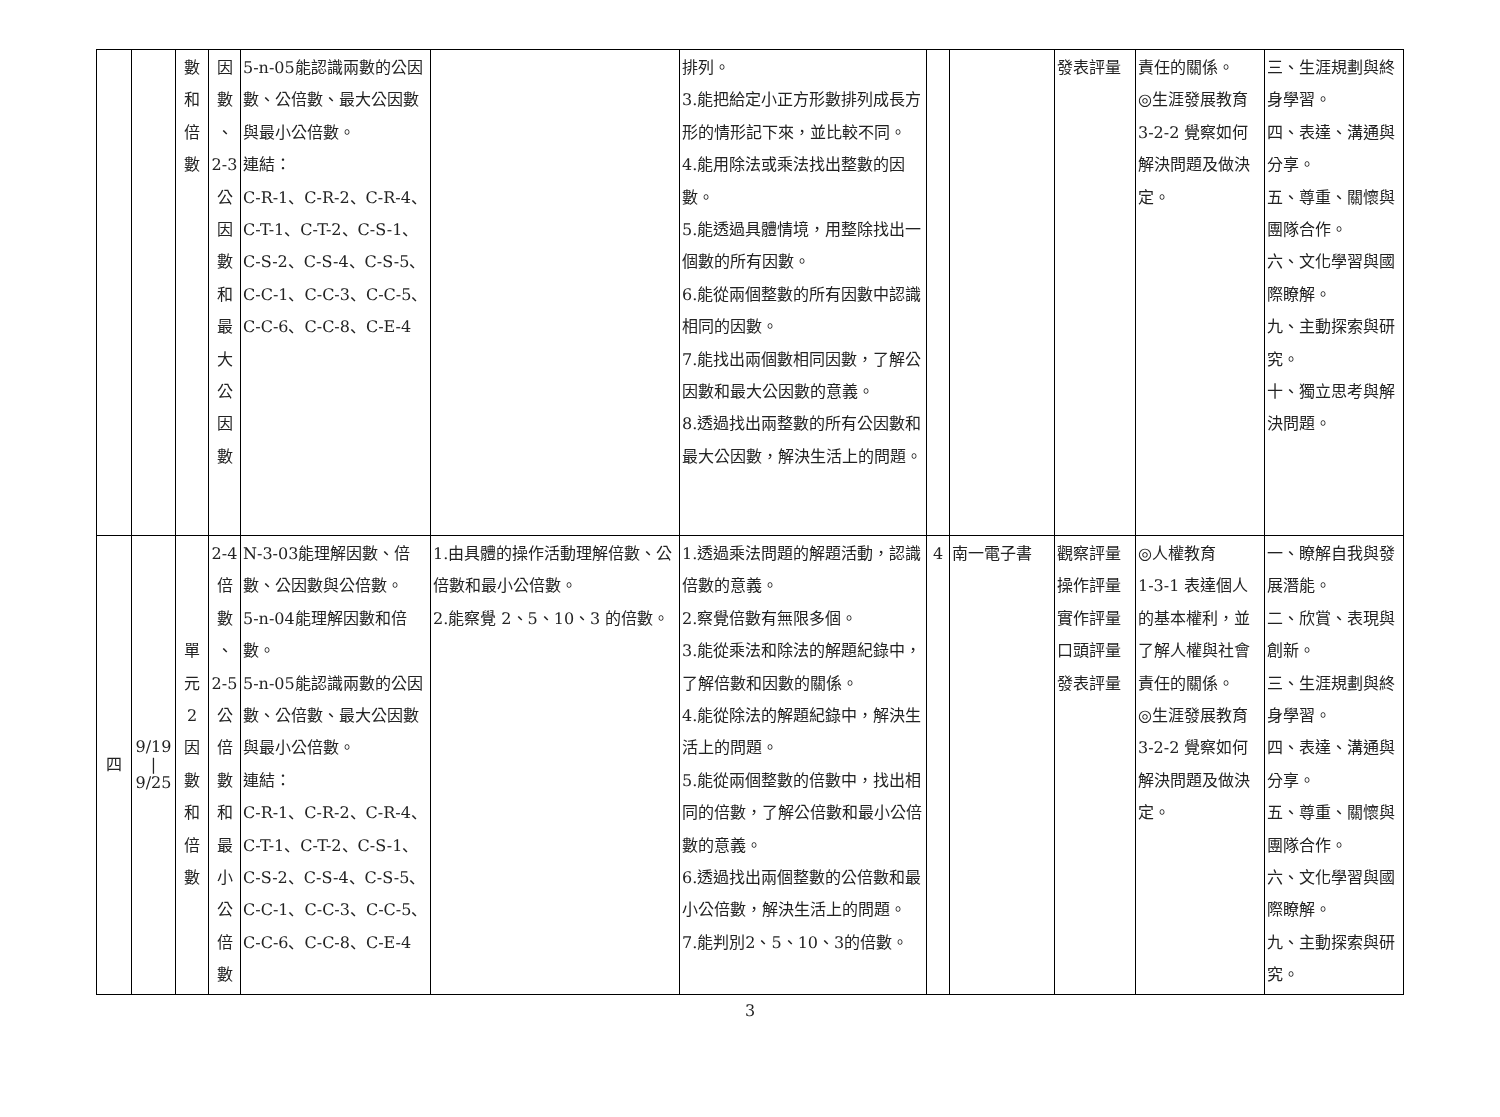| | | 數 和 倍 數 | 因 數 、 2-3 公 因 數 和 最 大 公 因 數 | 5-n-05能認識兩數的公因數、公倍數、最大公因數與最小公倍數。 連結： C-R-1、C-R-2、C-R-4、C-T-1、C-T-2、C-S-1、C-S-2、C-S-4、C-S-5、C-C-1、C-C-3、C-C-5、C-C-6、C-C-8、C-E-4 | | 排列。 3.能把給定小正方形數排列成長方形的情形記下來，並比較不同。 4.能用除法或乘法找出整數的因數。 5.能透過具體情境，用整除找出一個數的所有因數。 6.能從兩個整數的所有因數中認識相同的因數。 7.能找出兩個數相同因數，了解公因數和最大公因數的意義。 8.透過找出兩整數的所有公因數和最大公因數，解決生活上的問題。 | | | 發表評量 | 責任的關係。 ◎生涯發展教育 3-2-2 覺察如何解決問題及做決定。 | 三、生涯規劃與終身學習。 四、表達、溝通與分享。 五、尊重、關懷與團隊合作。 六、文化學習與國際瞭解。 九、主動探索與研究。 十、獨立思考與解決問題。 |
| 四 | 9/19 / 9/25 | 單 元 2 因 數 和 倍 數 | 2-4 倍 數 、 2-5 公 倍 數 和 最 小 公 倍 數 | N-3-03能理解因數、倍數、公因數與公倍數。 5-n-04能理解因數和倍數。 5-n-05能認識兩數的公因數、公倍數、最大公因數與最小公倍數。 連結： C-R-1、C-R-2、C-R-4、C-T-1、C-T-2、C-S-1、C-S-2、C-S-4、C-S-5、C-C-1、C-C-3、C-C-5、C-C-6、C-C-8、C-E-4 | 1.由具體的操作活動理解倍數、公倍數和最小公倍數。 2.能察覺 2、5、10、3 的倍數。 | 1.透過乘法問題的解題活動，認識倍數的意義。 2.察覺倍數有無限多個。 3.能從乘法和除法的解題紀錄中，了解倍數和因數的關係。 4.能從除法的解題紀錄中，解決生活上的問題。 5.能從兩個整數的倍數中，找出相同的倍數，了解公倍數和最小公倍數的意義。 6.透過找出兩個整數的公倍數和最小公倍數，解決生活上的問題。 7.能判別2、5、10、3的倍數。 | 4 | 南一電子書 | 觀察評量 操作評量 實作評量 口頭評量 發表評量 | ◎人權教育 1-3-1 表達個人的基本權利，並了解人權與社會責任的關係。 ◎生涯發展教育 3-2-2 覺察如何解決問題及做決定。 | 一、瞭解自我與發展潛能。 二、欣賞、表現與創新。 三、生涯規劃與終身學習。 四、表達、溝通與分享。 五、尊重、關懷與團隊合作。 六、文化學習與國際瞭解。 九、主動探索與研究。 |
3